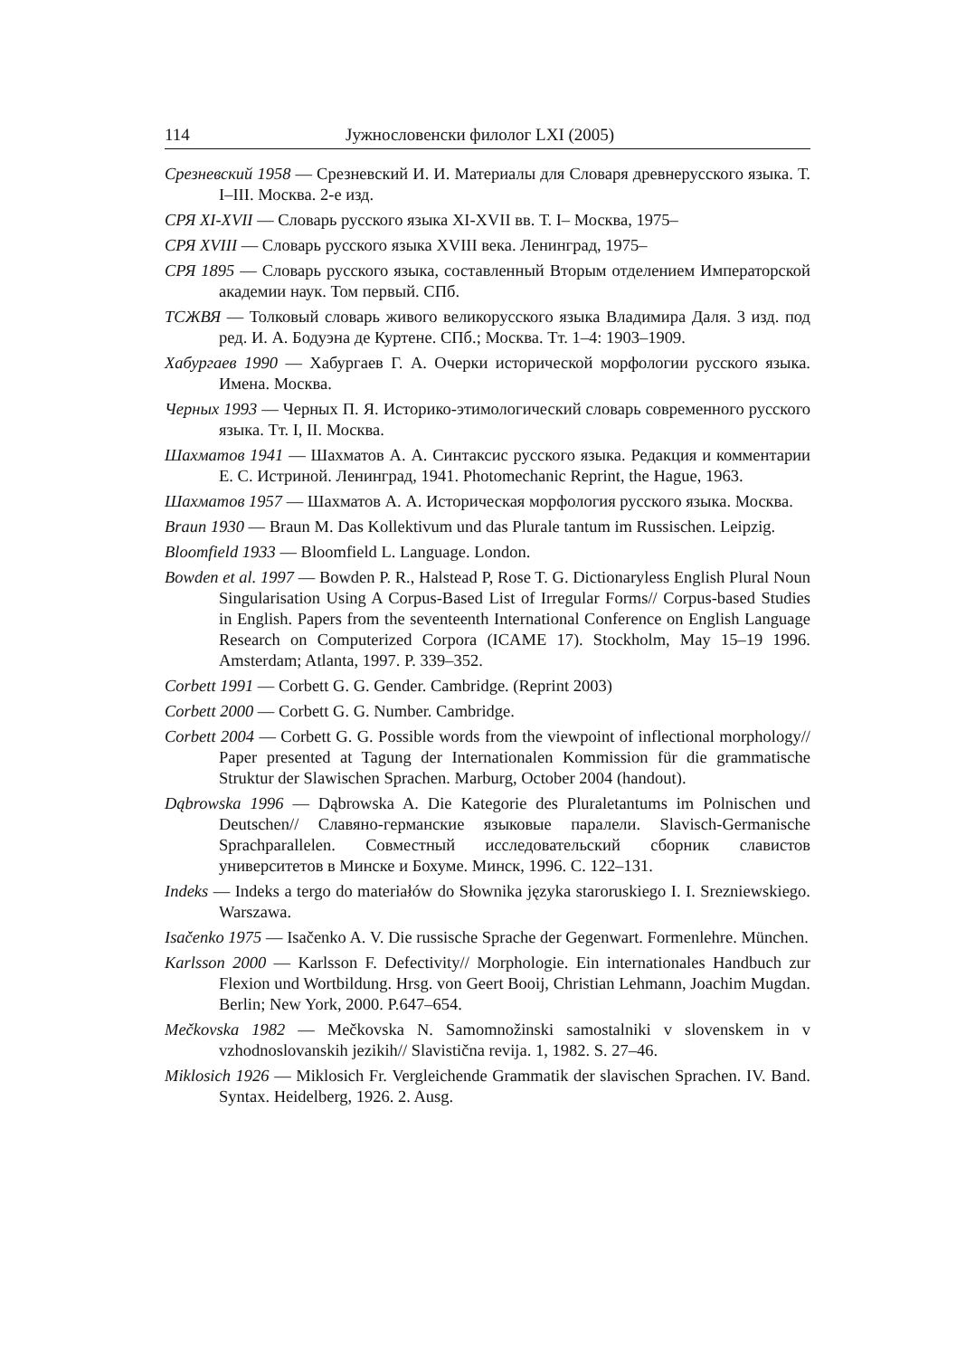114 Јужнословенски филолог LXI (2005)
Срезневский 1958 — Срезневский И. И. Материалы для Словаря древнерусского языка. Т. I–III. Москва. 2-е изд.
СРЯ XI-XVII — Словарь русского языка XI-XVII вв. Т. I– Москва, 1975–
СРЯ XVIII — Словарь русского языка XVIII века. Ленинград, 1975–
СРЯ 1895 — Словарь русского языка, составленный Вторым отделением Императорской академии наук. Том первый. СПб.
ТСЖВЯ — Толковый словарь живого великорусского языка Владимира Даля. 3 изд. под ред. И. А. Бодуэна де Куртене. СПб.; Москва. Тт. 1–4: 1903–1909.
Хабургаев 1990 — Хабургаев Г. А. Очерки исторической морфологии русского языка. Имена. Москва.
Черных 1993 — Черных П. Я. Историко-этимологический словарь современного русского языка. Тт. I, II. Москва.
Шахматов 1941 — Шахматов А. А. Синтаксис русского языка. Редакция и комментарии Е. С. Истриной. Ленинград, 1941. Photomechanic Reprint, the Hague, 1963.
Шахматов 1957 — Шахматов А. А. Историческая морфология русского языка. Москва.
Braun 1930 — Braun M. Das Kollektivum und das Plurale tantum im Russischen. Leipzig.
Bloomfield 1933 — Bloomfield L. Language. London.
Bowden et al. 1997 — Bowden P. R., Halstead P, Rose T. G. Dictionaryless English Plural Noun Singularisation Using A Corpus-Based List of Irregular Forms// Corpus-based Studies in English. Papers from the seventeenth International Conference on English Language Research on Computerized Corpora (ICAME 17). Stockholm, May 15–19 1996. Amsterdam; Atlanta, 1997. P. 339–352.
Corbett 1991 — Corbett G. G. Gender. Cambridge. (Reprint 2003)
Corbett 2000 — Corbett G. G. Number. Cambridge.
Corbett 2004 — Corbett G. G. Possible words from the viewpoint of inflectional morphology// Paper presented at Tagung der Internationalen Kommission für die grammatische Struktur der Slawischen Sprachen. Marburg, October 2004 (handout).
Dąbrowska 1996 — Dąbrowska A. Die Kategorie des Pluraletantums im Polnischen und Deutschen// Славяно-германские языковые паралели. Slavisch-Germanische Sprachparallelen. Совместный исследовательский сборник славистов университетов в Минске и Бохуме. Минск, 1996. С. 122–131.
Indeks — Indeks a tergo do materiałów do Słownika języka staroruskiego I. I. Srezniewskiego. Warszawa.
Isačenko 1975 — Isačenko A. V. Die russische Sprache der Gegenwart. Formenlehre. München.
Karlsson 2000 — Karlsson F. Defectivity// Morphologie. Ein internationales Handbuch zur Flexion und Wortbildung. Hrsg. von Geert Booij, Christian Lehmann, Joachim Mugdan. Berlin; New York, 2000. P.647–654.
Mečkovska 1982 — Mečkovska N. Samomnožinski samostalniki v slovenskem in v vzhodnoslovanskih jezikih// Slavistična revija. 1, 1982. S. 27–46.
Miklosich 1926 — Miklosich Fr. Vergleichende Grammatik der slavischen Sprachen. IV. Band. Syntax. Heidelberg, 1926. 2. Ausg.